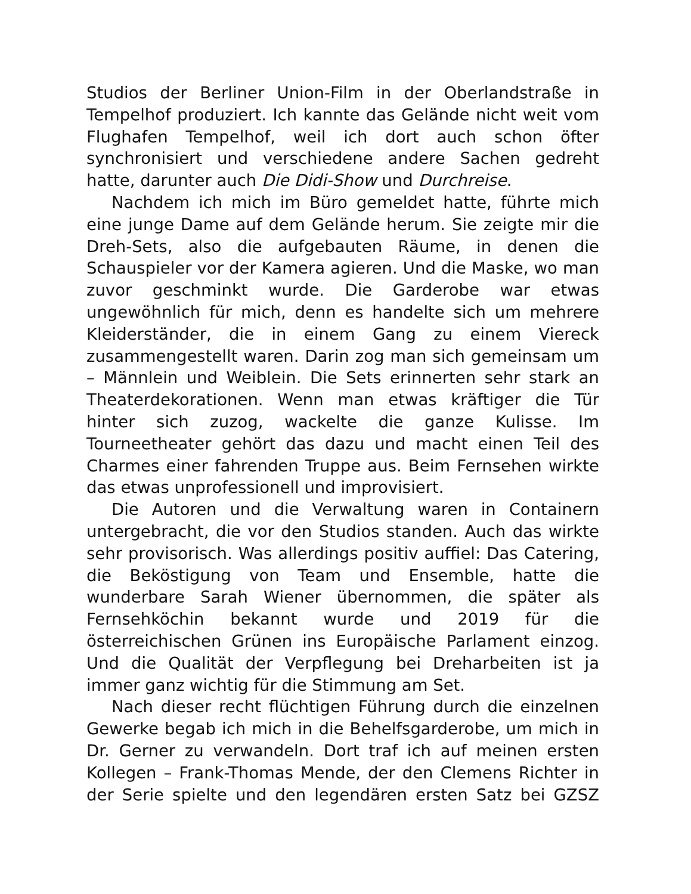Studios der Berliner Union-Film in der Oberlandstraße in Tempelhof produziert. Ich kannte das Gelände nicht weit vom Flughafen Tempelhof, weil ich dort auch schon öfter synchronisiert und verschiedene andere Sachen gedreht hatte, darunter auch Die Didi-Show und Durchreise.
Nachdem ich mich im Büro gemeldet hatte, führte mich eine junge Dame auf dem Gelände herum. Sie zeigte mir die Dreh-Sets, also die aufgebauten Räume, in denen die Schauspieler vor der Kamera agieren. Und die Maske, wo man zuvor geschminkt wurde. Die Garderobe war etwas ungewöhnlich für mich, denn es handelte sich um mehrere Kleiderständer, die in einem Gang zu einem Viereck zusammengestellt waren. Darin zog man sich gemeinsam um – Männlein und Weiblein. Die Sets erinnerten sehr stark an Theaterdekorationen. Wenn man etwas kräftiger die Tür hinter sich zuzog, wackelte die ganze Kulisse. Im Tourneetheater gehört das dazu und macht einen Teil des Charmes einer fahrenden Truppe aus. Beim Fernsehen wirkte das etwas unprofessionell und improvisiert.
Die Autoren und die Verwaltung waren in Containern untergebracht, die vor den Studios standen. Auch das wirkte sehr provisorisch. Was allerdings positiv auffiel: Das Catering, die Beköstigung von Team und Ensemble, hatte die wunderbare Sarah Wiener übernommen, die später als Fernsehköchin bekannt wurde und 2019 für die österreichischen Grünen ins Europäische Parlament einzog. Und die Qualität der Verpflegung bei Dreharbeiten ist ja immer ganz wichtig für die Stimmung am Set.
Nach dieser recht flüchtigen Führung durch die einzelnen Gewerke begab ich mich in die Behelfsgarderobe, um mich in Dr. Gerner zu verwandeln. Dort traf ich auf meinen ersten Kollegen – Frank-Thomas Mende, der den Clemens Richter in der Serie spielte und den legendären ersten Satz bei GZSZ